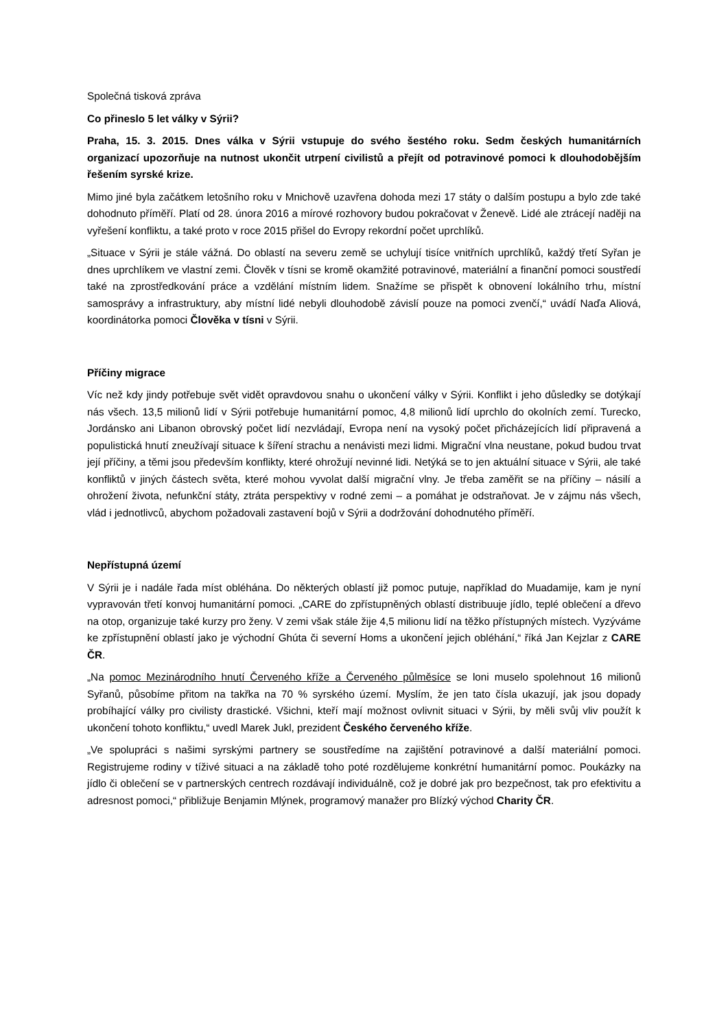Společná tisková zpráva
Co přineslo 5 let války v Sýrii?
Praha, 15. 3. 2015. Dnes válka v Sýrii vstupuje do svého šestého roku. Sedm českých humanitárních organizací upozorňuje na nutnost ukončit utrpení civilistů a přejít od potravinové pomoci k dlouhodobějším řešením syrské krize.
Mimo jiné byla začátkem letošního roku v Mnichově uzavřena dohoda mezi 17 státy o dalším postupu a bylo zde také dohodnuto příměří. Platí od 28. února 2016 a mírové rozhovory budou pokračovat v Ženevě. Lidé ale ztrácejí naději na vyřešení konfliktu, a také proto v roce 2015 přišel do Evropy rekordní počet uprchlíků.
„Situace v Sýrii je stále vážná. Do oblastí na severu země se uchylují tisíce vnitřních uprchlíků, každý třetí Syřan je dnes uprchlíkem ve vlastní zemi. Člověk v tísni se kromě okamžité potravinové, materiální a finanční pomoci soustředí také na zprostředkování práce a vzdělání místním lidem. Snažíme se přispět k obnovení lokálního trhu, místní samosprávy a infrastruktury, aby místní lidé nebyli dlouhodobě závislí pouze na pomoci zvenčí,“ uvádí Naďa Aliová, koordinátorka pomoci Člověka v tísni v Sýrii.
Příčiny migrace
Víc než kdy jindy potřebuje svět vidět opravdovou snahu o ukončení války v Sýrii. Konflikt i jeho důsledky se dotýkají nás všech. 13,5 milionů lidí v Sýrii potřebuje humanitární pomoc, 4,8 milionů lidí uprchlo do okolních zemí. Turecko, Jordánsko ani Libanon obrovský počet lidí nezvládají, Evropa není na vysoký počet přicházejících lidí připravená a populistická hnutí zneužívají situace k šíření strachu a nenávisti mezi lidmi. Migrační vlna neustane, pokud budou trvat její příčiny, a těmi jsou především konflikty, které ohrožují nevinné lidi. Netýká se to jen aktuální situace v Sýrii, ale také konfliktů v jiných částech světa, které mohou vyvolat další migrační vlny. Je třeba zaměřit se na příčiny – násilí a ohrožení života, nefunkční státy, ztráta perspektivy v rodné zemi – a pomáhat je odstraňovat. Je v zájmu nás všech, vlád i jednotlivců, abychom požadovali zastavení bojů v Sýrii a dodržování dohodnutého příměří.
Nepřístupná území
V Sýrii je i nadále řada míst obléhána. Do některých oblastí již pomoc putuje, například do Muadamije, kam je nyní vypravován třetí konvoj humanitární pomoci. „CARE do zpřístupněných oblastí distribuuje jídlo, teplé oblečení a dřevo na otop, organizuje také kurzy pro ženy. V zemi však stále žije 4,5 milionu lidí na těžko přístupných místech. Vyzýváme ke zpřístupnění oblastí jako je východní Ghúta či severní Homs a ukončení jejich obléhání,“ říká Jan Kejzlar z CARE ČR.
„Na pomoc Mezinárodního hnutí Červeného kříže a Červeného půlměsíce se loni muselo spolehnout 16 milionů Syřanů, působíme přitom na takřka na 70 % syrského území. Myslím, že jen tato čísla ukazují, jak jsou dopady probíhající války pro civilisty drastické. Všichni, kteří mají možnost ovlivnit situaci v Sýrii, by měli svůj vliv použít k ukončení tohoto konfliktu,“ uvedl Marek Jukl, prezident Českého červeného kříže.
„Ve spolupráci s našimi syrskými partnery se soustředíme na zajištění potravinové a další materiální pomoci. Registrujeme rodiny v tíživé situaci a na základě toho poté rozdělujeme konkrétní humanitární pomoc. Poukázky na jídlo či oblečení se v partnerských centrech rozdávají individuálně, což je dobré jak pro bezpečnost, tak pro efektivitu a adresnost pomoci,“ přibližuje Benjamin Mlýnek, programový manažer pro Blízký východ Charity ČR.